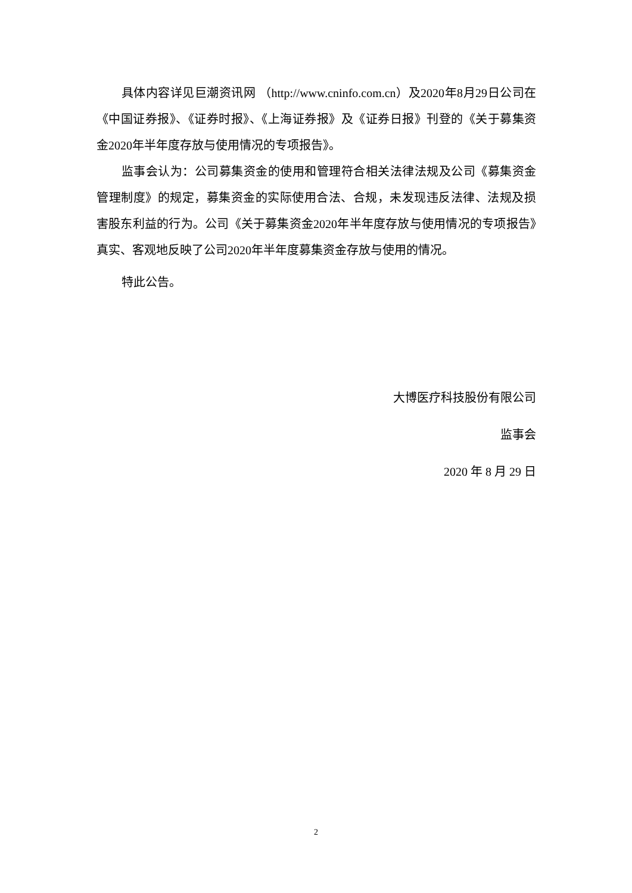具体内容详见巨潮资讯网 （http://www.cninfo.com.cn）及2020年8月29日公司在《中国证券报》、《证券时报》、《上海证券报》及《证券日报》刊登的《关于募集资金2020年半年度存放与使用情况的专项报告》。
监事会认为：公司募集资金的使用和管理符合相关法律法规及公司《募集资金管理制度》的规定，募集资金的实际使用合法、合规，未发现违反法律、法规及损害股东利益的行为。公司《关于募集资金2020年半年度存放与使用情况的专项报告》真实、客观地反映了公司2020年半年度募集资金存放与使用的情况。
特此公告。
大博医疗科技股份有限公司
监事会
2020 年 8 月 29 日
2